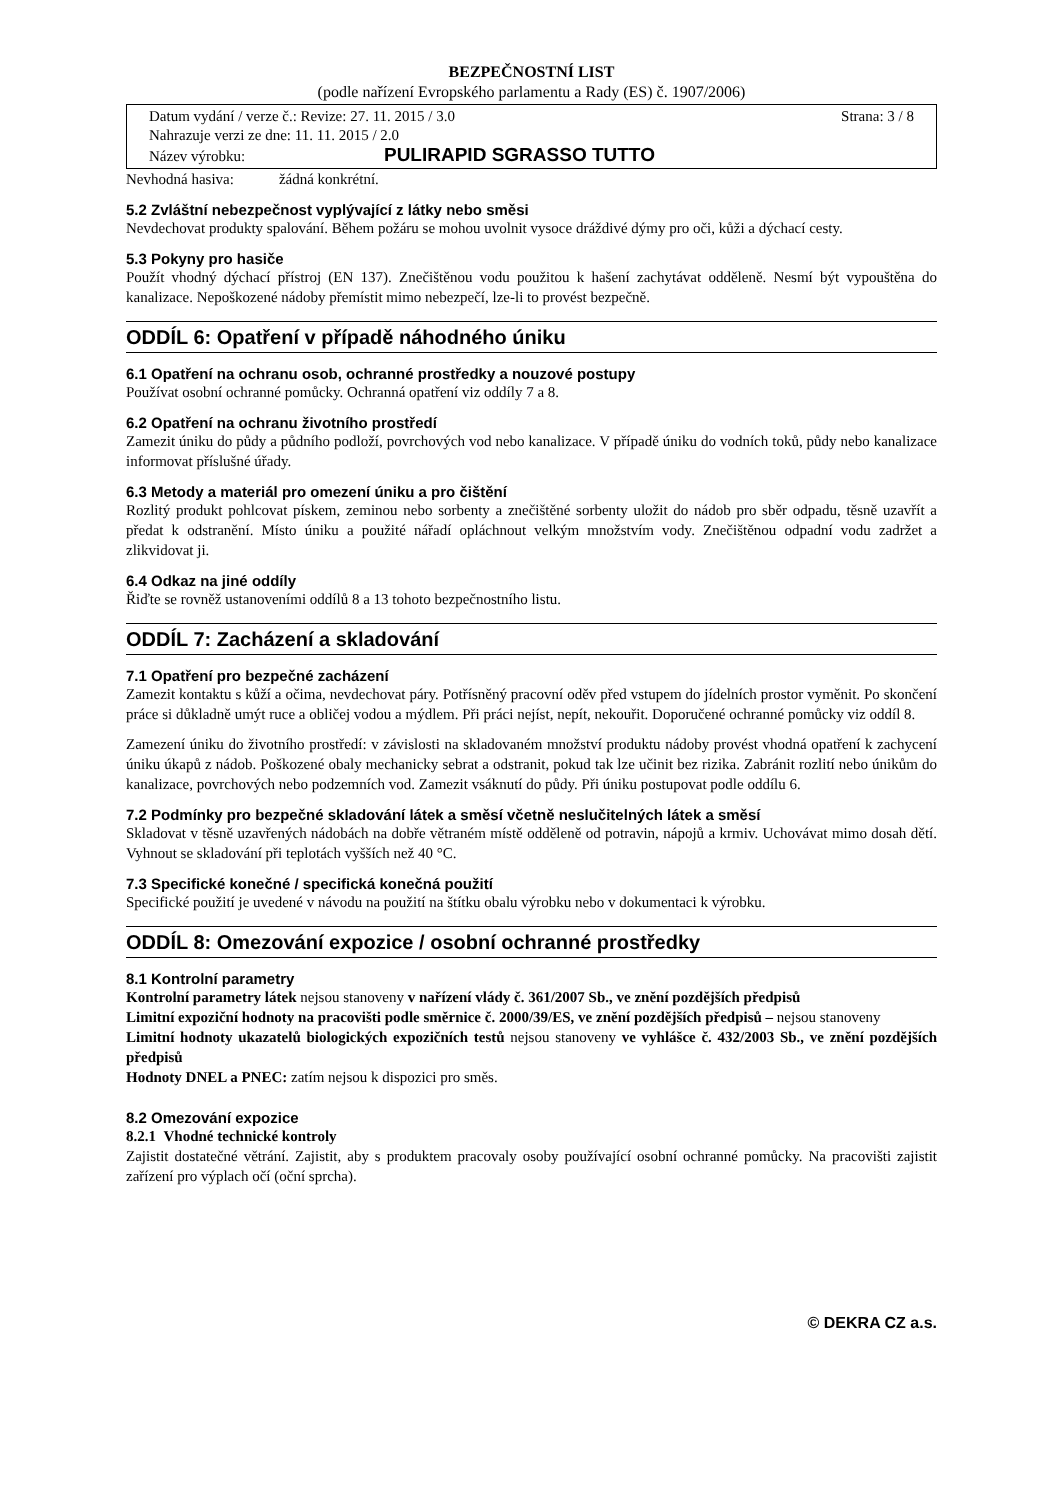BEZPEČNOSTNÍ LIST
(podle nařízení Evropského parlamentu a Rady (ES) č. 1907/2006)
Datum vydání / verze č.: Revize: 27. 11. 2015 / 3.0 Strana: 3 / 8
Nahrazuje verzi ze dne: 11. 11. 2015 / 2.0
Název výrobku: PULIRAPID SGRASSO TUTTO
Nevhodná hasiva: žádná konkrétní.
5.2 Zvláštní nebezpečnost vyplývající z látky nebo směsi
Nevdechovat produkty spalování. Během požáru se mohou uvolnit vysoce dráždivé dýmy pro oči, kůži a dýchací cesty.
5.3 Pokyny pro hasiče
Použít vhodný dýchací přístroj (EN 137). Znečištěnou vodu použitou k hašení zachytávat odděleně. Nesmí být vypouštěna do kanalizace. Nepoškozené nádoby přemístit mimo nebezpečí, lze-li to provést bezpečně.
ODDÍL 6: Opatření v případě náhodného úniku
6.1 Opatření na ochranu osob, ochranné prostředky a nouzové postupy
Používat osobní ochranné pomůcky. Ochranná opatření viz oddíly 7 a 8.
6.2 Opatření na ochranu životního prostředí
Zamezit úniku do půdy a půdního podloží, povrchových vod nebo kanalizace. V případě úniku do vodních toků, půdy nebo kanalizace informovat příslušné úřady.
6.3 Metody a materiál pro omezení úniku a pro čištění
Rozlitý produkt pohlcovat pískem, zeminou nebo sorbenty a znečištěné sorbenty uložit do nádob pro sběr odpadu, těsně uzavřít a předat k odstranění. Místo úniku a použité nářadí opláchnout velkým množstvím vody. Znečištěnou odpadní vodu zadržet a zlikvidovat ji.
6.4 Odkaz na jiné oddíly
Řiďte se rovněž ustanoveními oddílů 8 a 13 tohoto bezpečnostního listu.
ODDÍL 7: Zacházení a skladování
7.1 Opatření pro bezpečné zacházení
Zamezit kontaktu s kůží a očima, nevdechovat páry. Potřísněný pracovní oděv před vstupem do jídelních prostor vyměnit. Po skončení práce si důkladně umýt ruce a obličej vodou a mýdlem. Při práci nejíst, nepít, nekouřit. Doporučené ochranné pomůcky viz oddíl 8.
Zamezení úniku do životního prostředí: v závislosti na skladovaném množství produktu nádoby provést vhodná opatření k zachycení úniku úkapů z nádob. Poškozené obaly mechanicky sebrat a odstranit, pokud tak lze učinit bez rizika. Zabránit rozlití nebo únikům do kanalizace, povrchových nebo podzemních vod. Zamezit vsáknutí do půdy. Při úniku postupovat podle oddílu 6.
7.2 Podmínky pro bezpečné skladování látek a směsí včetně neslučitelných látek a směsí
Skladovat v těsně uzavřených nádobách na dobře větraném místě odděleně od potravin, nápojů a krmiv. Uchovávat mimo dosah dětí. Vyhnout se skladování při teplotách vyšších než 40 °C.
7.3 Specifické konečné / specifická konečná použití
Specifické použití je uvedené v návodu na použití na štítku obalu výrobku nebo v dokumentaci k výrobku.
ODDÍL 8: Omezování expozice / osobní ochranné prostředky
8.1 Kontrolní parametry
Kontrolní parametry látek nejsou stanoveny v nařízení vlády č. 361/2007 Sb., ve znění pozdějších předpisů
Limitní expoziční hodnoty na pracovišti podle směrnice č. 2000/39/ES, ve znění pozdějších předpisů – nejsou stanoveny
Limitní hodnoty ukazatelů biologických expozičních testů nejsou stanoveny ve vyhlášce č. 432/2003 Sb., ve znění pozdějších předpisů
Hodnoty DNEL a PNEC: zatím nejsou k dispozici pro směs.
8.2 Omezování expozice
8.2.1 Vhodné technické kontroly
Zajistit dostatečné větrání. Zajistit, aby s produktem pracovaly osoby používající osobní ochranné pomůcky. Na pracovišti zajistit zařízení pro výplach očí (oční sprcha).
© DEKRA CZ a.s.